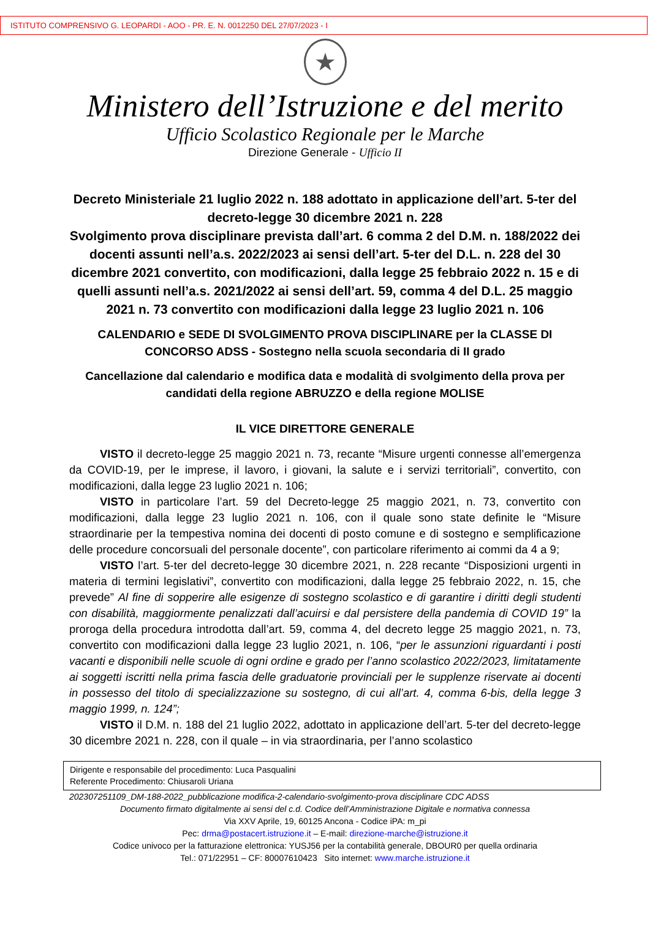ISTITUTO COMPRENSIVO G. LEOPARDI - AOO - PR. E. N. 0012250 DEL 27/07/2023 - I
★
Ministero dell’Istruzione e del merito
Ufficio Scolastico Regionale per le Marche
Direzione Generale - Ufficio II
Decreto Ministeriale 21 luglio 2022 n. 188 adottato in applicazione dell’art. 5-ter del decreto-legge 30 dicembre 2021 n. 228
Svolgimento prova disciplinare prevista dall’art. 6 comma 2 del D.M. n. 188/2022 dei docenti assunti nell’a.s. 2022/2023 ai sensi dell’art. 5-ter del D.L. n. 228 del 30 dicembre 2021 convertito, con modificazioni, dalla legge 25 febbraio 2022 n. 15 e di quelli assunti nell’a.s. 2021/2022 ai sensi dell’art. 59, comma 4 del D.L. 25 maggio 2021 n. 73 convertito con modificazioni dalla legge 23 luglio 2021 n. 106
CALENDARIO e SEDE DI SVOLGIMENTO PROVA DISCIPLINARE per la CLASSE DI CONCORSO ADSS - Sostegno nella scuola secondaria di II grado
Cancellazione dal calendario e modifica data e modalità di svolgimento della prova per candidati della regione ABRUZZO e della regione MOLISE
IL VICE DIRETTORE GENERALE
VISTO il decreto-legge 25 maggio 2021 n. 73, recante “Misure urgenti connesse all’emergenza da COVID-19, per le imprese, il lavoro, i giovani, la salute e i servizi territoriali”, convertito, con modificazioni, dalla legge 23 luglio 2021 n. 106;
VISTO in particolare l’art. 59 del Decreto-legge 25 maggio 2021, n. 73, convertito con modificazioni, dalla legge 23 luglio 2021 n. 106, con il quale sono state definite le “Misure straordinarie per la tempestiva nomina dei docenti di posto comune e di sostegno e semplificazione delle procedure concorsuali del personale docente”, con particolare riferimento ai commi da 4 a 9;
VISTO l’art. 5-ter del decreto-legge 30 dicembre 2021, n. 228 recante “Disposizioni urgenti in materia di termini legislativi”, convertito con modificazioni, dalla legge 25 febbraio 2022, n. 15, che prevede” Al fine di sopperire alle esigenze di sostegno scolastico e di garantire i diritti degli studenti con disabilità, maggiormente penalizzati dall’acuirsi e dal persistere della pandemia di COVID 19” la proroga della procedura introdotta dall’art. 59, comma 4, del decreto legge 25 maggio 2021, n. 73, convertito con modificazioni dalla legge 23 luglio 2021, n. 106, “per le assunzioni riguardanti i posti vacanti e disponibili nelle scuole di ogni ordine e grado per l’anno scolastico 2022/2023, limitatamente ai soggetti iscritti nella prima fascia delle graduatorie provinciali per le supplenze riservate ai docenti in possesso del titolo di specializzazione su sostegno, di cui all’art. 4, comma 6-bis, della legge 3 maggio 1999, n. 124”;
VISTO il D.M. n. 188 del 21 luglio 2022, adottato in applicazione dell’art. 5-ter del decreto-legge 30 dicembre 2021 n. 228, con il quale – in via straordinaria, per l’anno scolastico
Dirigente e responsabile del procedimento: Luca Pasqualini
Referente Procedimento: Chiusaroli Uriana
202307251109_DM-188-2022_pubblicazione modifica-2-calendario-svolgimento-prova disciplinare CDC ADSS
Documento firmato digitalmente ai sensi del c.d. Codice dell’Amministrazione Digitale e normativa connessa
Via XXV Aprile, 19, 60125 Ancona - Codice iPA: m_pi
Pec: drma@postacert.istruzione.it – E-mail: direzione-marche@istruzione.it
Codice univoco per la fatturazione elettronica: YUSJ56 per la contabilità generale, DBOUR0 per quella ordinaria
Tel.: 071/22951 – CF: 80007610423 Sito internet: www.marche.istruzione.it